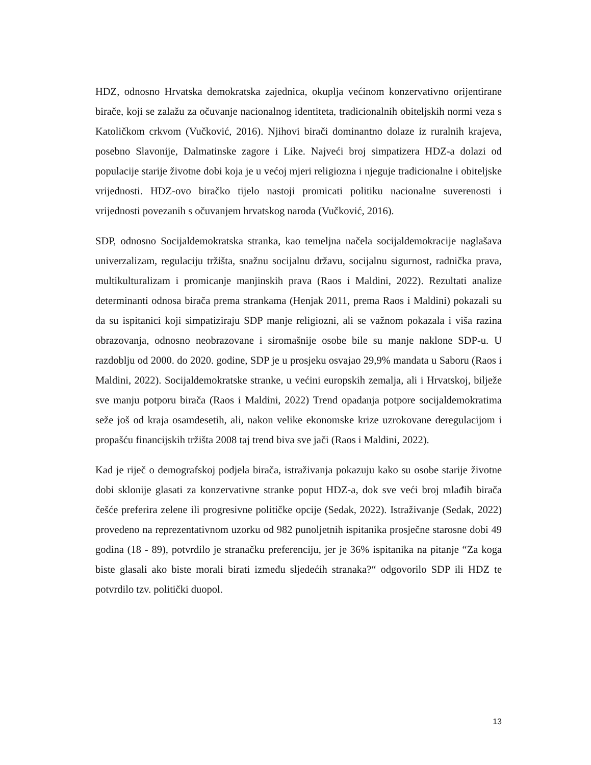HDZ, odnosno Hrvatska demokratska zajednica, okuplja većinom konzervativno orijentirane birače, koji se zalažu za očuvanje nacionalnog identiteta, tradicionalnih obiteljskih normi veza s Katoličkom crkvom (Vučković, 2016). Njihovi birači dominantno dolaze iz ruralnih krajeva, posebno Slavonije, Dalmatinske zagore i Like. Najveći broj simpatizera HDZ-a dolazi od populacije starije životne dobi koja je u većoj mjeri religiozna i njeguje tradicionalne i obiteljske vrijednosti. HDZ-ovo biračko tijelo nastoji promicati politiku nacionalne suverenosti i vrijednosti povezanih s očuvanjem hrvatskog naroda (Vučković, 2016).
SDP, odnosno Socijaldemokratska stranka, kao temeljna načela socijaldemokracije naglašava univerzalizam, regulaciju tržišta, snažnu socijalnu državu, socijalnu sigurnost, radnička prava, multikulturalizam i promicanje manjinskih prava (Raos i Maldini, 2022). Rezultati analize determinanti odnosa birača prema strankama (Henjak 2011, prema Raos i Maldini) pokazali su da su ispitanici koji simpatiziraju SDP manje religiozni, ali se važnom pokazala i viša razina obrazovanja, odnosno neobrazovane i siromašnije osobe bile su manje naklone SDP-u. U razdoblju od 2000. do 2020. godine, SDP je u prosjeku osvajao 29,9% mandata u Saboru (Raos i Maldini, 2022). Socijaldemokratske stranke, u većini europskih zemalja, ali i Hrvatskoj, bilježe sve manju potporu birača (Raos i Maldini, 2022) Trend opadanja potpore socijaldemokratima seže još od kraja osamdesetih, ali, nakon velike ekonomske krize uzrokovane deregulacijom i propašću financijskih tržišta 2008 taj trend biva sve jači (Raos i Maldini, 2022).
Kad je riječ o demografskoj podjela birača, istraživanja pokazuju kako su osobe starije životne dobi sklonije glasati za konzervativne stranke poput HDZ-a, dok sve veći broj mlađih birača češće preferira zelene ili progresivne političke opcije (Sedak, 2022). Istraživanje (Sedak, 2022) provedeno na reprezentativnom uzorku od 982 punoljetnih ispitanika prosječne starosne dobi 49 godina (18 - 89), potvrdilo je stranačku preferenciju, jer je 36% ispitanika na pitanje “Za koga biste glasali ako biste morali birati između sljedećih stranaka?“ odgovorilo SDP ili HDZ te potvrdilo tzv. politički duopol.
13